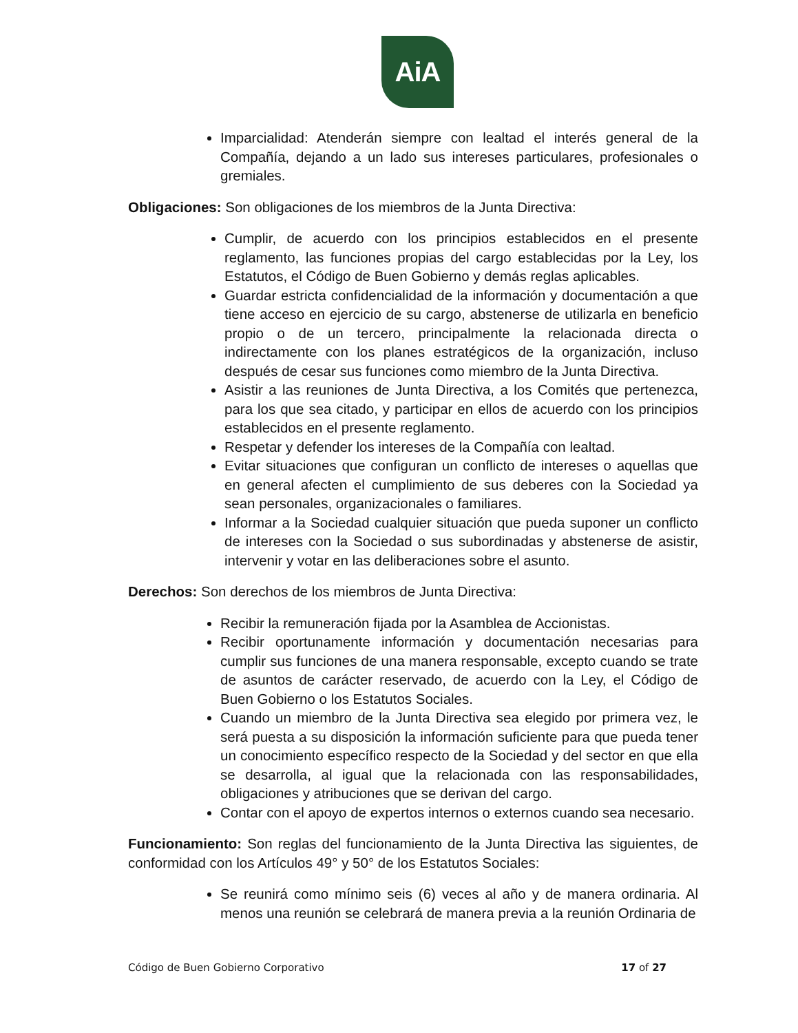AiA
Imparcialidad: Atenderán siempre con lealtad el interés general de la Compañía, dejando a un lado sus intereses particulares, profesionales o gremiales.
Obligaciones: Son obligaciones de los miembros de la Junta Directiva:
Cumplir, de acuerdo con los principios establecidos en el presente reglamento, las funciones propias del cargo establecidas por la Ley, los Estatutos, el Código de Buen Gobierno y demás reglas aplicables.
Guardar estricta confidencialidad de la información y documentación a que tiene acceso en ejercicio de su cargo, abstenerse de utilizarla en beneficio propio o de un tercero, principalmente la relacionada directa o indirectamente con los planes estratégicos de la organización, incluso después de cesar sus funciones como miembro de la Junta Directiva.
Asistir a las reuniones de Junta Directiva, a los Comités que pertenezca, para los que sea citado, y participar en ellos de acuerdo con los principios establecidos en el presente reglamento.
Respetar y defender los intereses de la Compañía con lealtad.
Evitar situaciones que configuran un conflicto de intereses o aquellas que en general afecten el cumplimiento de sus deberes con la Sociedad ya sean personales, organizacionales o familiares.
Informar a la Sociedad cualquier situación que pueda suponer un conflicto de intereses con la Sociedad o sus subordinadas y abstenerse de asistir, intervenir y votar en las deliberaciones sobre el asunto.
Derechos: Son derechos de los miembros de Junta Directiva:
Recibir la remuneración fijada por la Asamblea de Accionistas.
Recibir oportunamente información y documentación necesarias para cumplir sus funciones de una manera responsable, excepto cuando se trate de asuntos de carácter reservado, de acuerdo con la Ley, el Código de Buen Gobierno o los Estatutos Sociales.
Cuando un miembro de la Junta Directiva sea elegido por primera vez, le será puesta a su disposición la información suficiente para que pueda tener un conocimiento específico respecto de la Sociedad y del sector en que ella se desarrolla, al igual que la relacionada con las responsabilidades, obligaciones y atribuciones que se derivan del cargo.
Contar con el apoyo de expertos internos o externos cuando sea necesario.
Funcionamiento: Son reglas del funcionamiento de la Junta Directiva las siguientes, de conformidad con los Artículos 49° y 50° de los Estatutos Sociales:
Se reunirá como mínimo seis (6) veces al año y de manera ordinaria. Al menos una reunión se celebrará de manera previa a la reunión Ordinaria de
Código de Buen Gobierno Corporativo 17 of 27